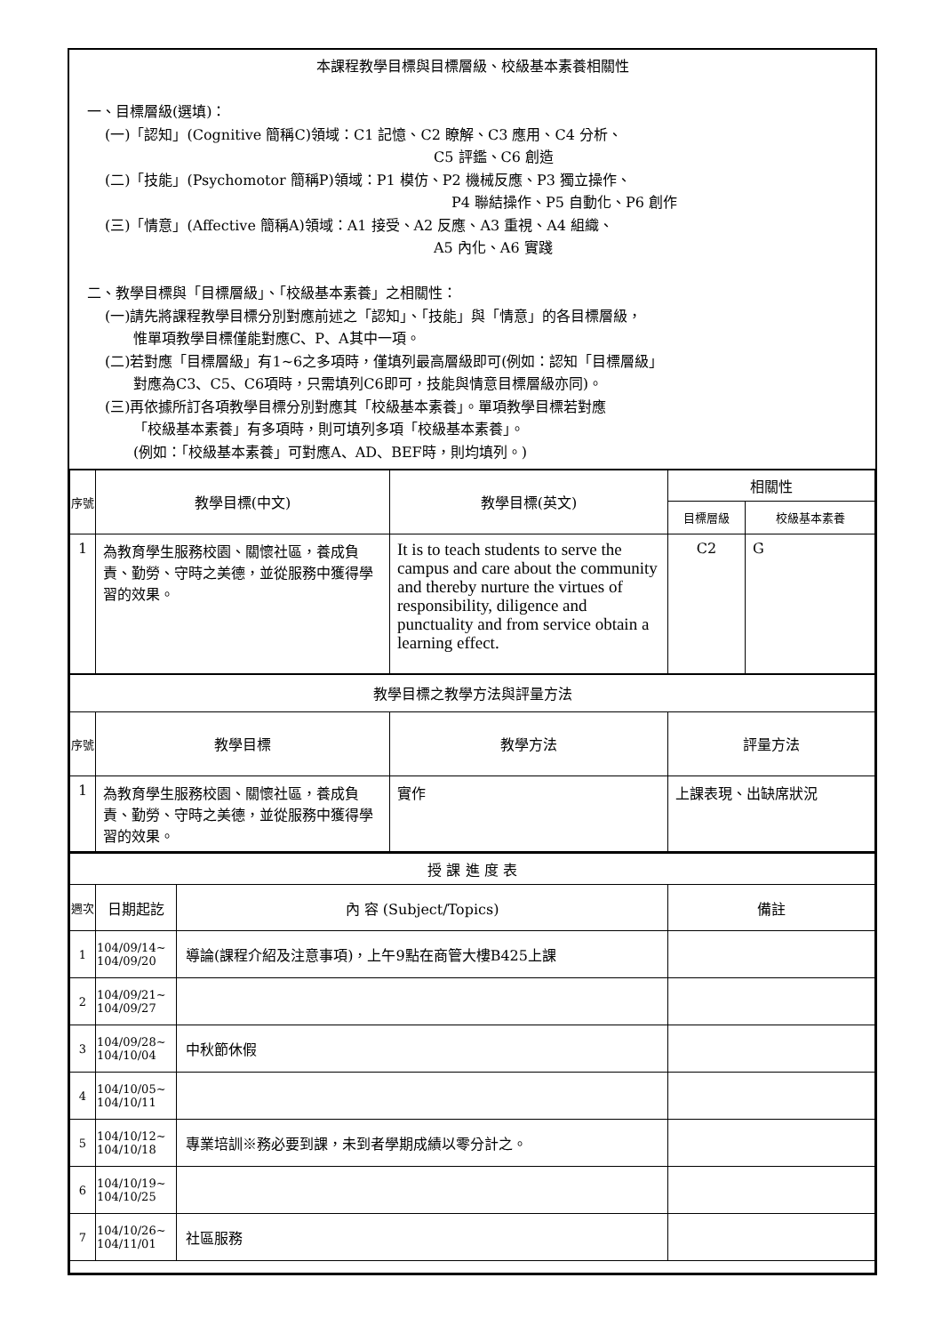本課程教學目標與目標層級、校級基本素養相關性
一、目標層級(選填)：
(一)「認知」(Cognitive 簡稱C)領域：C1 記憶、C2 瞭解、C3 應用、C4 分析、
C5 評鑑、C6 創造
(二)「技能」(Psychomotor 簡稱P)領域：P1 模仿、P2 機械反應、P3 獨立操作、
P4 聯結操作、P5 自動化、P6 創作
(三)「情意」(Affective 簡稱A)領域：A1 接受、A2 反應、A3 重視、A4 組織、
A5 內化、A6 實踐
二、教學目標與「目標層級」、「校級基本素養」之相關性：
(一)請先將課程教學目標分別對應前述之「認知」、「技能」與「情意」的各目標層級，
  惟單項教學目標僅能對應C、P、A其中一項。
(二)若對應「目標層級」有1~6之多項時，僅填列最高層級即可(例如：認知「目標層級」
  對應為C3、C5、C6項時，只需填列C6即可，技能與情意目標層級亦同)。
(三)再依據所訂各項教學目標分別對應其「校級基本素養」。單項教學目標若對應
  「校級基本素養」有多項時，則可填列多項「校級基本素養」。
  (例如：「校級基本素養」可對應A、AD、BEF時，則均填列。)
| 序號 | 教學目標(中文) | 教學目標(英文) | 相關性 | |
| --- | --- | --- | --- | --- |
| | | | 目標層級 | 校級基本素養 |
| 1 | 為教育學生服務校園、關懷社區，養成負責、勤勞、守時之美德，並從服務中獲得學習的效果。 | It is to teach students to serve the campus and care about the community and thereby nurture the virtues of responsibility, diligence and punctuality and from service obtain a learning effect. | C2 | G |
| 教學目標之教學方法與評量方法 | | | | |
| 序號 | 教學目標 | 教學方法 | 評量方法 | |
| 1 | 為教育學生服務校園、關懷社區，養成負責、勤勞、守時之美德，並從服務中獲得學習的效果。 | 實作 | 上課表現、出缺席狀況 | |
| 授 課 進 度 表 | | | |
| 週次 | 日期起訖 | 內 容 (Subject/Topics) | 備註 |
| 1 | 104/09/14~ 104/09/20 | 導論(課程介紹及注意事項)，上午9點在商管大樓B425上課 | |
| 2 | 104/09/21~ 104/09/27 | | |
| 3 | 104/09/28~ 104/10/04 | 中秋節休假 | |
| 4 | 104/10/05~ 104/10/11 | | |
| 5 | 104/10/12~ 104/10/18 | 專業培訓※務必要到課，未到者學期成績以零分計之。 | |
| 6 | 104/10/19~ 104/10/25 | | |
| 7 | 104/10/26~ 104/11/01 | 社區服務 | |